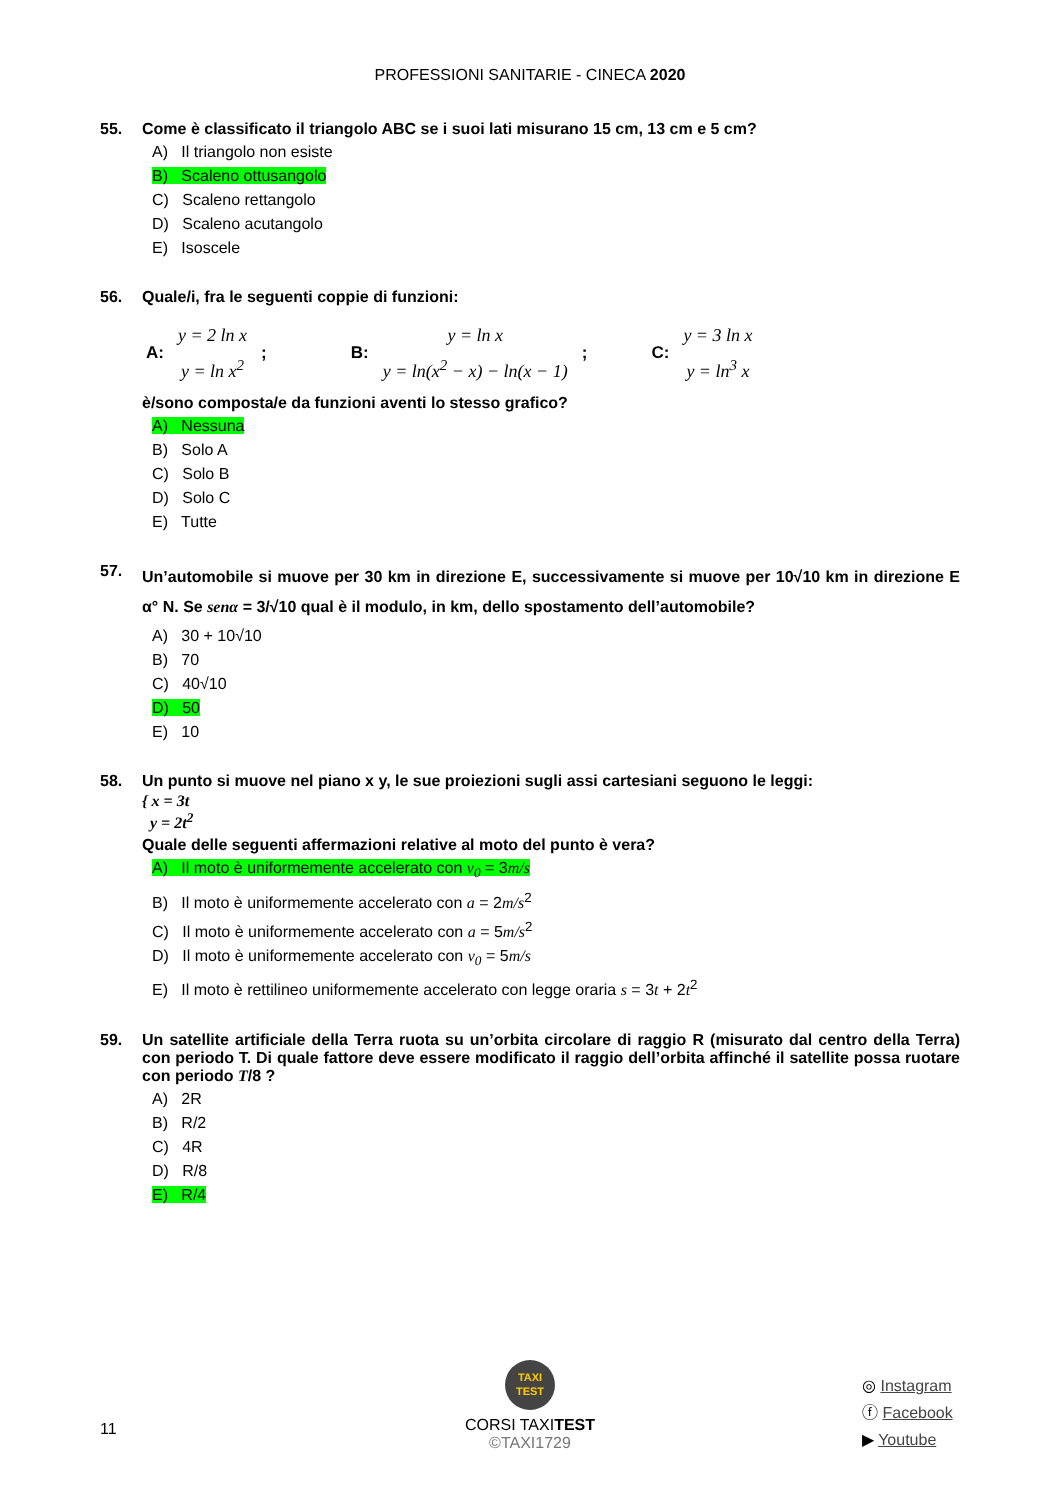PROFESSIONI SANITARIE - CINECA 2020
55. Come è classificato il triangolo ABC se i suoi lati misurano 15 cm, 13 cm e 5 cm?
A) Il triangolo non esiste
B) Scaleno ottusangolo
C) Scaleno rettangolo
D) Scaleno acutangolo
E) Isoscele
56. Quale/i, fra le seguenti coppie di funzioni:
A:
y = 2 ln x
y = ln x<sup>2</sup>
; B:
y = ln x
y = ln(x<sup>2</sup> − x) − ln(x − 1)
; C:
y = 3 ln x
y = ln<sup>3</sup> x
è/sono composta/e da funzioni aventi lo stesso grafico?
A) Nessuna
B) Solo A
C) Solo B
D) Solo C
E) Tutte
57. Un’automobile si muove per 30 km in direzione E, successivamente si muove per 10√10 km in direzione E α° N. Se senα = 3/√10 qual è il modulo, in km, dello spostamento dell’automobile?
A) 30 + 10√10
B) 70
C) 40√10
D) 50
E) 10
58. Un punto si muove nel piano x y, le sue proiezioni sugli assi cartesiani seguono le leggi:
{ x = 3t
y = 2t<sup>2</sup>
Quale delle seguenti affermazioni relative al moto del punto è vera?
A) Il moto è uniformemente accelerato con v<sub>0</sub> = 3m/s
B) Il moto è uniformemente accelerato con a = 2m/s<sup>2</sup>
C) Il moto è uniformemente accelerato con a = 5m/s<sup>2</sup>
D) Il moto è uniformemente accelerato con v<sub>0</sub> = 5m/s
E) Il moto è rettilineo uniformemente accelerato con legge oraria s = 3t + 2t<sup>2</sup>
59. Un satellite artificiale della Terra ruota su un’orbita circolare di raggio R (misurato dal centro della Terra) con periodo T. Di quale fattore deve essere modificato il raggio dell’orbita affinché il satellite possa ruotare con periodo T/8 ?
A) 2R
B) R/2
C) 4R
D) R/8
E) R/4
11
TAXI
TEST
CORSI TAXITEST
©TAXI1729
◎ Instagram
ⓕ Facebook
▶ Youtube